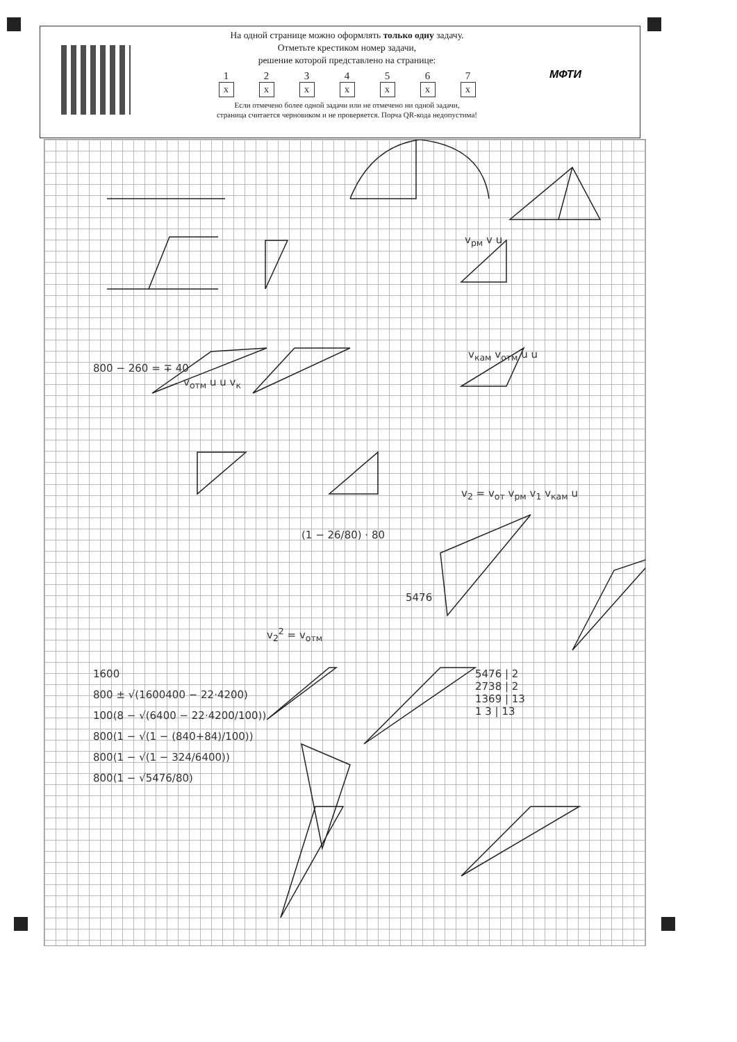На одной странице можно оформлять только одну задачу.
Отметьте крестиком номер задачи,
решение которой представлено на странице:
1
x
2
x
3
x
4
x
5
x
6
x
7
x
Если отмечено более одной задачи или не отмечено ни одной задачи,
страница считается черновиком и не проверяется. Порча QR-кода недопустима!
МФТИ
v<sub>отм</sub> u u v<sub>к</sub>
v<sub>рм</sub> v u
v<sub>кам</sub> v<sub>отм</sub> u u
800 − 260 = ∓ 40
(1 − 26/80) · 80
1600
800 ± √(1600400 − 22·4200)
100(8 − √(6400 − 22·4200/100))
800(1 − √(1 − (840+84)/100))
800(1 − √(1 − 324/6400))
800(1 − √5476/80)
v<sub>2</sub><sup>2</sup> = v<sub>отм</sub>
5476
5476 | 2
2738 | 2
1369 | 13
1 3 | 13
v<sub>2</sub> = v<sub>от</sub> v<sub>рм</sub> v<sub>1</sub> v<sub>кам</sub> u